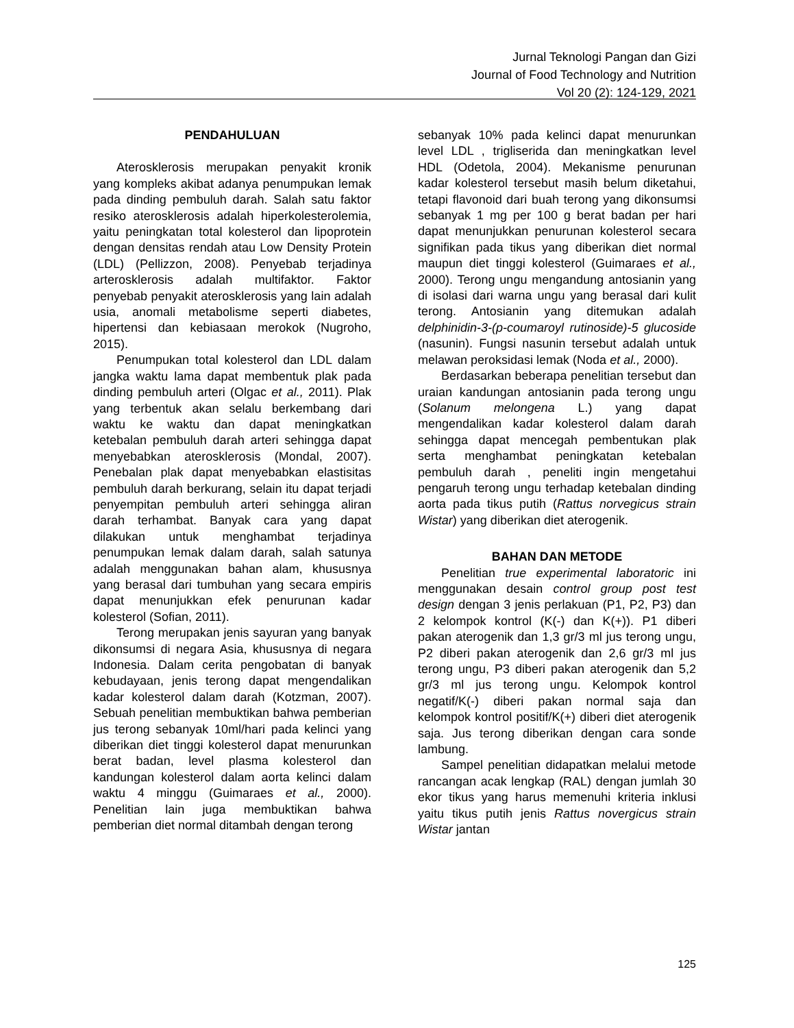Jurnal Teknologi Pangan dan Gizi
Journal of Food Technology and Nutrition
Vol 20 (2): 124-129, 2021
PENDAHULUAN
Aterosklerosis merupakan penyakit kronik yang kompleks akibat adanya penumpukan lemak pada dinding pembuluh darah. Salah satu faktor resiko aterosklerosis adalah hiperkolesterolemia, yaitu peningkatan total kolesterol dan lipoprotein dengan densitas rendah atau Low Density Protein (LDL) (Pellizzon, 2008). Penyebab terjadinya arterosklerosis adalah multifaktor. Faktor penyebab penyakit aterosklerosis yang lain adalah usia, anomali metabolisme seperti diabetes, hipertensi dan kebiasaan merokok (Nugroho, 2015).
Penumpukan total kolesterol dan LDL dalam jangka waktu lama dapat membentuk plak pada dinding pembuluh arteri (Olgac et al., 2011). Plak yang terbentuk akan selalu berkembang dari waktu ke waktu dan dapat meningkatkan ketebalan pembuluh darah arteri sehingga dapat menyebabkan aterosklerosis (Mondal, 2007). Penebalan plak dapat menyebabkan elastisitas pembuluh darah berkurang, selain itu dapat terjadi penyempitan pembuluh arteri sehingga aliran darah terhambat. Banyak cara yang dapat dilakukan untuk menghambat terjadinya penumpukan lemak dalam darah, salah satunya adalah menggunakan bahan alam, khususnya yang berasal dari tumbuhan yang secara empiris dapat menunjukkan efek penurunan kadar kolesterol (Sofian, 2011).
Terong merupakan jenis sayuran yang banyak dikonsumsi di negara Asia, khususnya di negara Indonesia. Dalam cerita pengobatan di banyak kebudayaan, jenis terong dapat mengendalikan kadar kolesterol dalam darah (Kotzman, 2007). Sebuah penelitian membuktikan bahwa pemberian jus terong sebanyak 10ml/hari pada kelinci yang diberikan diet tinggi kolesterol dapat menurunkan berat badan, level plasma kolesterol dan kandungan kolesterol dalam aorta kelinci dalam waktu 4 minggu (Guimaraes et al., 2000). Penelitian lain juga membuktikan bahwa pemberian diet normal ditambah dengan terong
sebanyak 10% pada kelinci dapat menurunkan level LDL , trigliserida dan meningkatkan level HDL (Odetola, 2004). Mekanisme penurunan kadar kolesterol tersebut masih belum diketahui, tetapi flavonoid dari buah terong yang dikonsumsi sebanyak 1 mg per 100 g berat badan per hari dapat menunjukkan penurunan kolesterol secara signifikan pada tikus yang diberikan diet normal maupun diet tinggi kolesterol (Guimaraes et al., 2000). Terong ungu mengandung antosianin yang di isolasi dari warna ungu yang berasal dari kulit terong. Antosianin yang ditemukan adalah delphinidin-3-(p-coumaroyl rutinoside)-5 glucoside (nasunin). Fungsi nasunin tersebut adalah untuk melawan peroksidasi lemak (Noda et al., 2000).
Berdasarkan beberapa penelitian tersebut dan uraian kandungan antosianin pada terong ungu (Solanum melongena L.) yang dapat mengendalikan kadar kolesterol dalam darah sehingga dapat mencegah pembentukan plak serta menghambat peningkatan ketebalan pembuluh darah , peneliti ingin mengetahui pengaruh terong ungu terhadap ketebalan dinding aorta pada tikus putih (Rattus norvegicus strain Wistar) yang diberikan diet aterogenik.
BAHAN DAN METODE
Penelitian true experimental laboratoric ini menggunakan desain control group post test design dengan 3 jenis perlakuan (P1, P2, P3) dan 2 kelompok kontrol (K(-) dan K(+)). P1 diberi pakan aterogenik dan 1,3 gr/3 ml jus terong ungu, P2 diberi pakan aterogenik dan 2,6 gr/3 ml jus terong ungu, P3 diberi pakan aterogenik dan 5,2 gr/3 ml jus terong ungu. Kelompok kontrol negatif/K(-) diberi pakan normal saja dan kelompok kontrol positif/K(+) diberi diet aterogenik saja. Jus terong diberikan dengan cara sonde lambung.
Sampel penelitian didapatkan melalui metode rancangan acak lengkap (RAL) dengan jumlah 30 ekor tikus yang harus memenuhi kriteria inklusi yaitu tikus putih jenis Rattus novergicus strain Wistar jantan
125